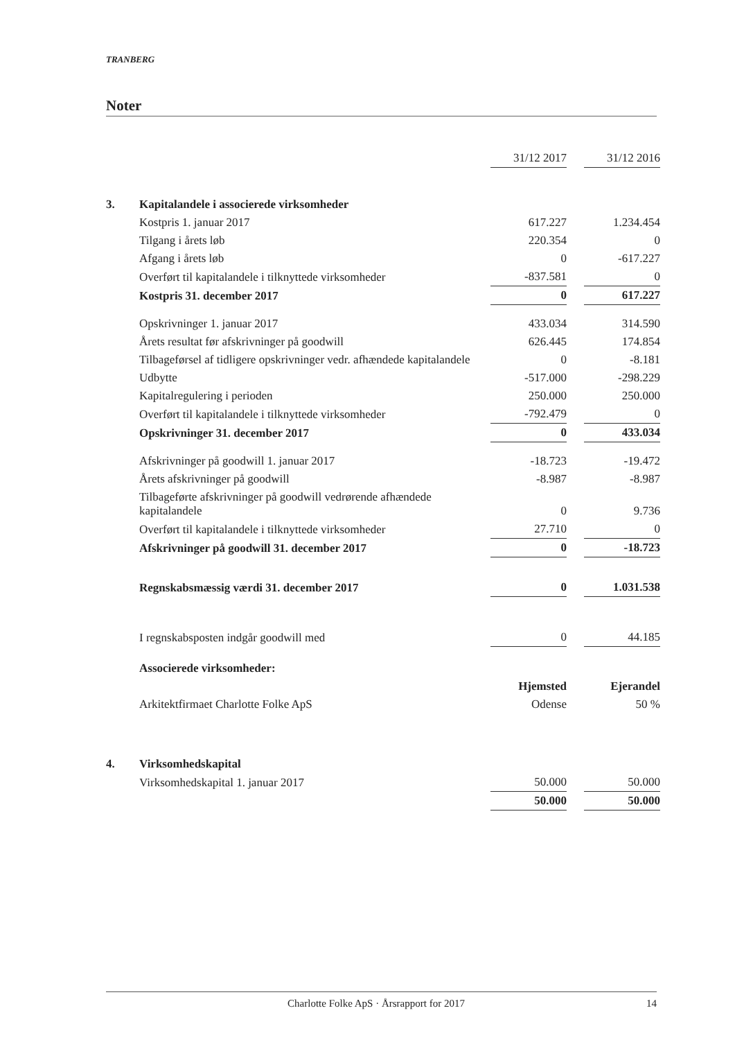TRANBERG
Noter
| | | 31/12 2017 | | 31/12 2016 |
| 3. | Kapitalandele i associerede virksomheder | | | |
| | Kostpris 1. januar 2017 | 617.227 | | 1.234.454 |
| | Tilgang i årets løb | 220.354 | | 0 |
| | Afgang i årets løb | 0 | | -617.227 |
| | Overført til kapitalandele i tilknyttede virksomheder | -837.581 | | 0 |
| | Kostpris 31. december 2017 | 0 | | 617.227 |
| | Opskrivninger 1. januar 2017 | 433.034 | | 314.590 |
| | Årets resultat før afskrivninger på goodwill | 626.445 | | 174.854 |
| | Tilbageførsel af tidligere opskrivninger vedr. afhændede kapitalandele | 0 | | -8.181 |
| | Udbytte | -517.000 | | -298.229 |
| | Kapitalregulering i perioden | 250.000 | | 250.000 |
| | Overført til kapitalandele i tilknyttede virksomheder | -792.479 | | 0 |
| | Opskrivninger 31. december 2017 | 0 | | 433.034 |
| | Afskrivninger på goodwill 1. januar 2017 | -18.723 | | -19.472 |
| | Årets afskrivninger på goodwill | -8.987 | | -8.987 |
| | Tilbageførte afskrivninger på goodwill vedrørende afhændede kapitalandele | 0 | | 9.736 |
| | Overført til kapitalandele i tilknyttede virksomheder | 27.710 | | 0 |
| | Afskrivninger på goodwill 31. december 2017 | 0 | | -18.723 |
| | Regnskabsmæssig værdi 31. december 2017 | 0 | | 1.031.538 |
| | I regnskabsposten indgår goodwill med | 0 | | 44.185 |
| | Associerede virksomheder: | | | |
| | | Hjemsted | | Ejerandel |
| | Arkitektfirmaet Charlotte Folke ApS | Odense | | 50 % |
| 4. | Virksomhedskapital | | | |
| | Virksomhedskapital 1. januar 2017 | 50.000 | | 50.000 |
| | | 50.000 | | 50.000 |
Charlotte Folke ApS · Årsrapport for 2017 14